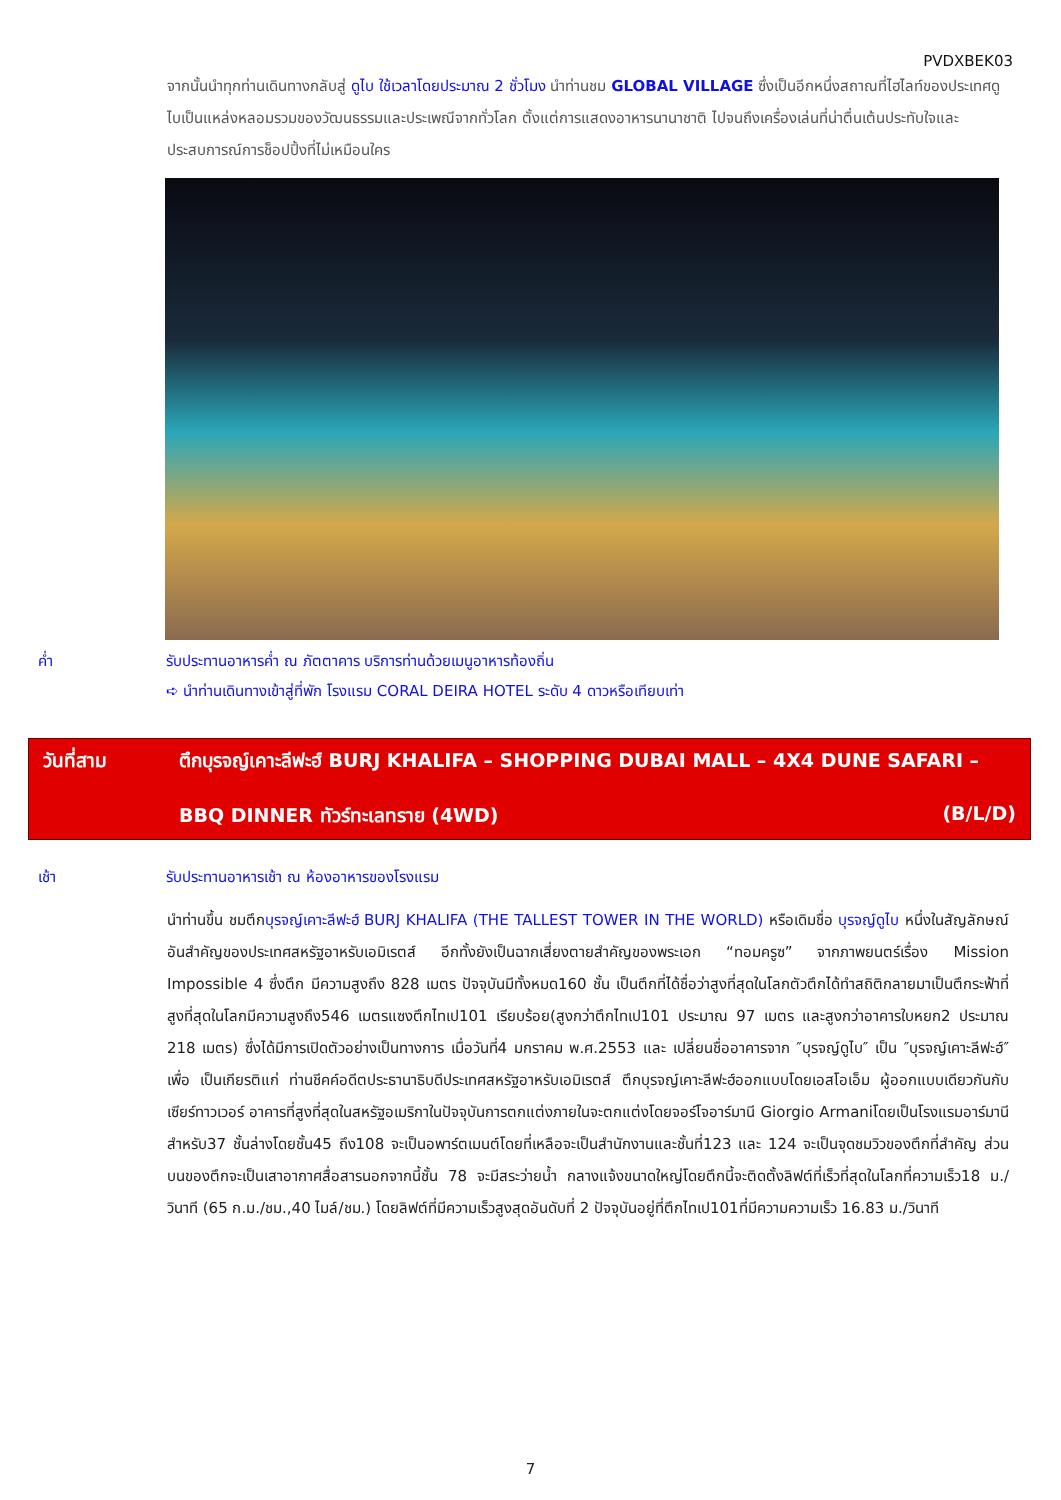PVDXBEK03
จากนั้นนำทุกท่านเดินทางกลับสู่ ดูไบ ใช้เวลาโดยประมาณ 2 ชั่วโมง นำท่านชม GLOBAL VILLAGE ซึ่งเป็นอีกหนึ่งสถาณที่ไฮไลท์ของประเทศดูไบเป็นแหล่งหลอมรวมของวัฒนธรรมและประเพณีจากทั่วโลก ตั้งแต่การแสดงอาหารนานาชาติ ไปจนถึงเครื่องเล่นที่น่าตื่นเต้นประทับใจและประสบการณ์การช็อปปิ้งที่ไม่เหมือนใคร
ค่ำ รับประทานอาหารค่ำ ณ ภัตตาคาร บริการท่านด้วยเมนูอาหารท้องถิ่น
➪ นำท่านเดินทางเข้าสู่ที่พัก โรงแรม CORAL DEIRA HOTEL ระดับ 4 ดาวหรือเทียบเท่า
วันที่สาม ตึกบุรจญ์เคาะลีฟะฮ์ BURJ KHALIFA – SHOPPING DUBAI MALL – 4X4 DUNE SAFARI –
BBQ DINNER ทัวร์ทะเลทราย (4WD) (B/L/D)
เช้า รับประทานอาหารเช้า ณ ห้องอาหารของโรงแรม
นำท่านขึ้น ชมตึกบุรจญ์เคาะลีฟะฮ์ BURJ KHALIFA (THE TALLEST TOWER IN THE WORLD) หรือเดิมชื่อ บุรจญ์ดูไบ หนึ่งในสัญลักษณ์อันสำคัญของประเทศสหรัฐอาหรับเอมิเรตส์ อีกทั้งยังเป็นฉากเสี่ยงตายสำคัญของพระเอก “ทอมครูซ” จากภาพยนตร์เรื่อง Mission Impossible 4 ซึ่งตึก มีความสูงถึง 828 เมตร ปัจจุบันมีทั้งหมด160 ชั้น เป็นตึกที่ได้ชื่อว่าสูงที่สุดในโลกตัวตึกได้ทำสถิติกลายมาเป็นตึกระฟ้าที่สูงที่สุดในโลกมีความสูงถึง546 เมตรแซงตึกไทเป101 เรียบร้อย(สูงกว่าตึกไทเป101 ประมาณ 97 เมตร และสูงกว่าอาคารใบหยก2 ประมาณ 218 เมตร) ซึ่งได้มีการเปิดตัวอย่างเป็นทางการ เมื่อวันที่4 มกราคม พ.ศ.2553 และ เปลี่ยนชื่ออาคารจาก ″บุรจญ์ดูไบ″ เป็น ″บุรจญ์เคาะลีฟะฮ์″ เพื่อ เป็นเกียรติแก่ ท่านชีคค์อดีตประธานาธิบดีประเทศสหรัฐอาหรับเอมิเรตส์ ตึกบุรจญ์เคาะลีฟะฮ์ออกแบบโดยเอสโอเอ็ม ผู้ออกแบบเดียวกันกับเซียร์ทาวเวอร์ อาคารที่สูงที่สุดในสหรัฐอเมริกาในปัจจุบันการตกแต่งภายในจะตกแต่งโดยจอร์โจอาร์มานี Giorgio Armaniโดยเป็นโรงแรมอาร์มานีสำหรับ37 ชั้นล่างโดยชั้น45 ถึง108 จะเป็นอพาร์ตเมนต์โดยที่เหลือจะเป็นสำนักงานและชั้นที่123 และ 124 จะเป็นจุดชมวิวของตึกที่สำคัญ ส่วนบนของตึกจะเป็นเสาอากาศสื่อสารนอกจากนี้ชั้น 78 จะมีสระว่ายน้ำ กลางแจ้งขนาดใหญ่โดยตึกนี้จะติดตั้งลิฟต์ที่เร็วที่สุดในโลกที่ความเร็ว18 ม./วินาที (65 ก.ม./ชม.,40 ไมล์/ชม.) โดยลิฟต์ที่มีความเร็วสูงสุดอันดับที่ 2 ปัจจุบันอยู่ที่ตึกไทเป101ที่มีความความเร็ว 16.83 ม./วินาที
7